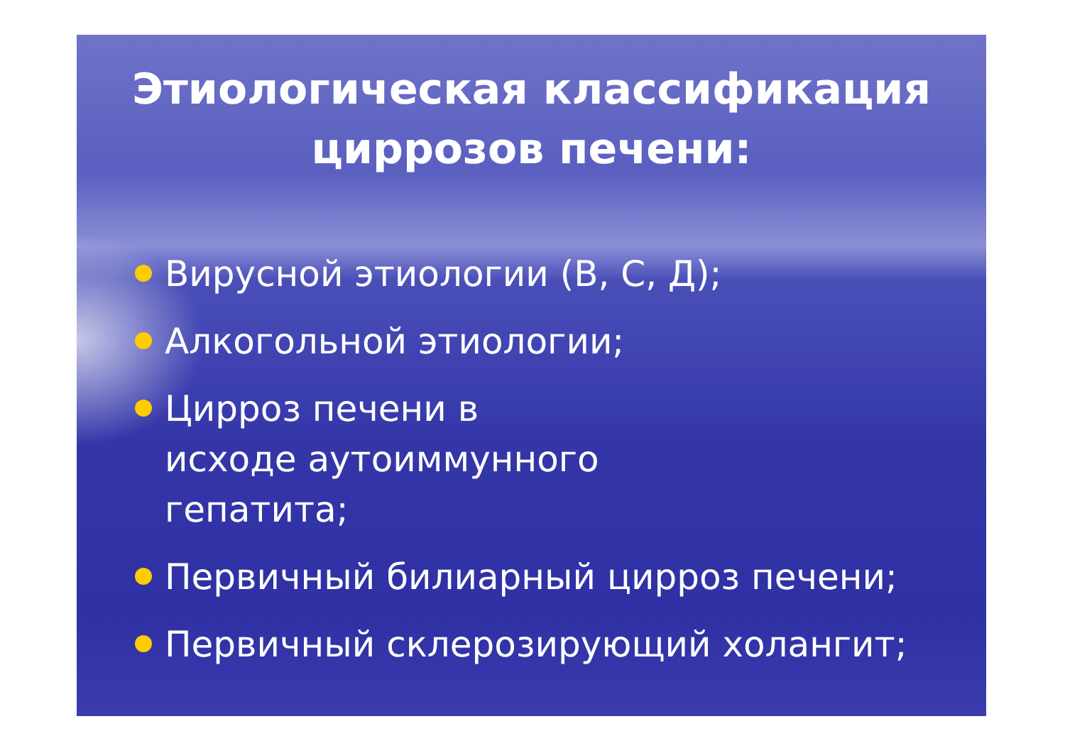Этиологическая классификация
циррозов печени:
Вирусной этиологии (В, С, Д);
Алкогольной этиологии;
Цирроз печени в исходе аутоиммунного гепатита;
Первичный билиарный цирроз печени;
Первичный склерозирующий холангит;